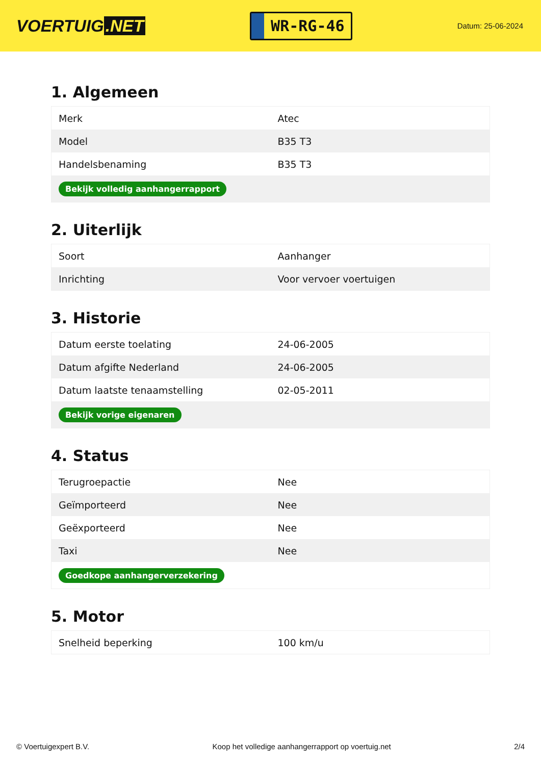VOERTUIG.NET
WR-RG-46
Datum: 25-06-2024
1. Algemeen
| Merk | Atec |
| Model | B35 T3 |
| Handelsbenaming | B35 T3 |
| Bekijk volledig aanhangerrapport | |
2. Uiterlijk
| Soort | Aanhanger |
| Inrichting | Voor vervoer voertuigen |
3. Historie
| Datum eerste toelating | 24-06-2005 |
| Datum afgifte Nederland | 24-06-2005 |
| Datum laatste tenaamstelling | 02-05-2011 |
| Bekijk vorige eigenaren | |
4. Status
| Terugroepactie | Nee |
| Geïmporteerd | Nee |
| Geëxporteerd | Nee |
| Taxi | Nee |
| Goedkope aanhangerverzekering | |
5. Motor
| Snelheid beperking | 100 km/u |
© Voertuigexpert B.V. Koop het volledige aanhangerrapport op voertuig.net 2/4